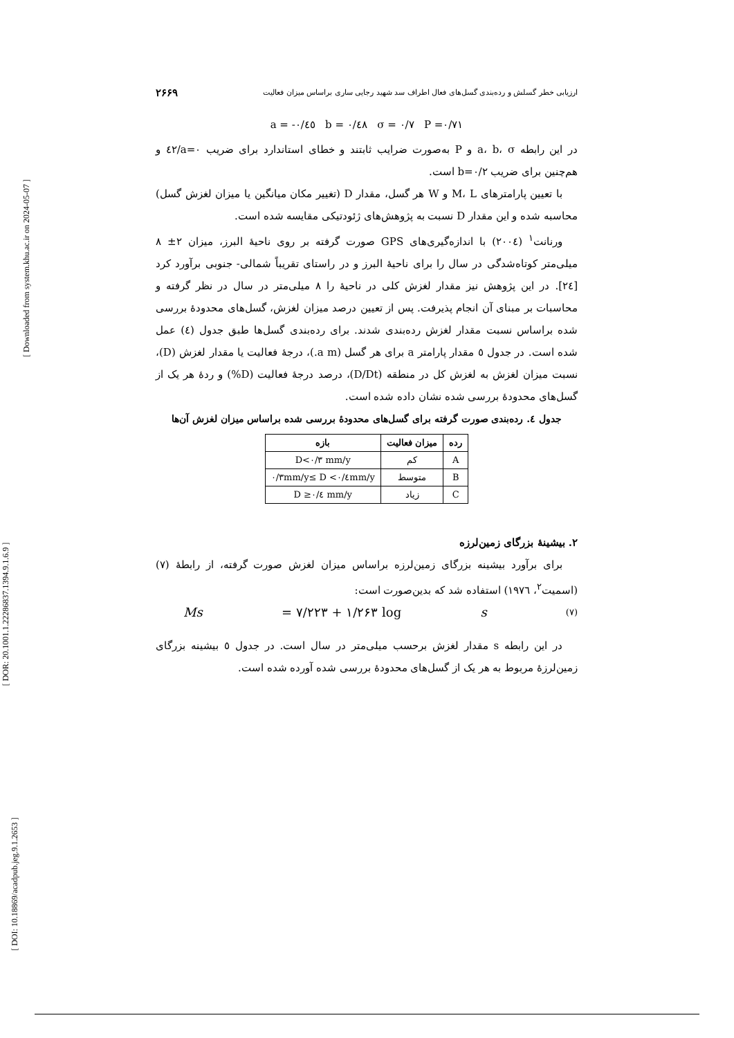[ Downloaded from system.khu.ac.ir on 2024-05-07 ]
[ DOR: 20.1001.1.22286837.1394.9.1.6.9 ]
[ DOI: 10.18869/acadpub.jeg.9.1.2653 ]
ارزیابی خطر گسلش و رده‌بندی گسل‌های فعال اطراف سد شهید رجایی ساری براساس میزان فعالیت ۲۶۶۹
a = -۰/٤٥ b = ۰/٤٨ σ = ۰/۷ P =۰/۷۱
در این رابطه a، b، σ و P به‌صورت ضرایب ثابتند و خطای استاندارد برای ضریب a=۰/٤۲ و هم‌چنین برای ضریب b=۰/۲ است.
با تعیین پارامترهای M، L و W هر گسل، مقدار D (تغییر مکان میانگین یا میزان لغزش گسل) محاسبه شده و این مقدار D نسبت به پژوهش‌های ژئودتیکی مقایسه شده است.
ورنانت<sup>۱</sup> (۲۰۰٤) با اندازه‌گیری‌های GPS صورت گرفته بر روی ناحیهٔ البرز، میزان ۲± ۸ میلی‌متر کوتاه‌شدگی در سال را برای ناحیهٔ البرز و در راستای تقریباً شمالی- جنوبی برآورد کرد [۲٤]. در این پژوهش نیز مقدار لغزش کلی در ناحیهٔ را ۸ میلی‌متر در سال در نظر گرفته و محاسبات بر مبنای آن انجام پذیرفت. پس از تعیین درصد میزان لغزش، گسل‌های محدودهٔ بررسی شده براساس نسبت مقدار لغزش رده‌بندی شدند. برای رده‌بندی گسل‌ها طبق جدول (٤) عمل شده است. در جدول ٥ مقدار پارامتر a برای هر گسل (a m.)، درجهٔ فعالیت یا مقدار لغزش (D)، نسبت میزان لغزش به لغزش کل در منطقه (D/Dt)، درصد درجهٔ فعالیت (D%) و ردهٔ هر یک از گسل‌های محدودهٔ بررسی شده نشان داده شده است.
جدول ٤. رده‌بندی صورت گرفته برای گسل‌های محدودهٔ بررسی شده براساس میزان لغزش آن‌ها
| رده | میزان فعالیت | بازه |
| --- | --- | --- |
| A | کم | D<۰/۳ mm/y |
| B | متوسط | ۰/۳mm/y≤ D <۰/٤mm/y |
| C | زیاد | D ≥۰/٤ mm/y |
۲. بیشینهٔ بزرگای زمین‌لرزه
برای برآورد بیشینه بزرگای زمین‌لرزه براساس میزان لغزش صورت گرفته، از رابطهٔ (۷) (اسمیت<sup>۲</sup>، ۱۹۷٦) استفاده شد که بدین‌صورت است:
Ms = ۷/۲۲۳ + ۱/۲۶۳ log s (۷)
در این رابطه s مقدار لغزش برحسب میلی‌متر در سال است. در جدول ٥ بیشینه بزرگای زمین‌لرزهٔ مربوط به هر یک از گسل‌های محدودهٔ بررسی شده آورده شده است.